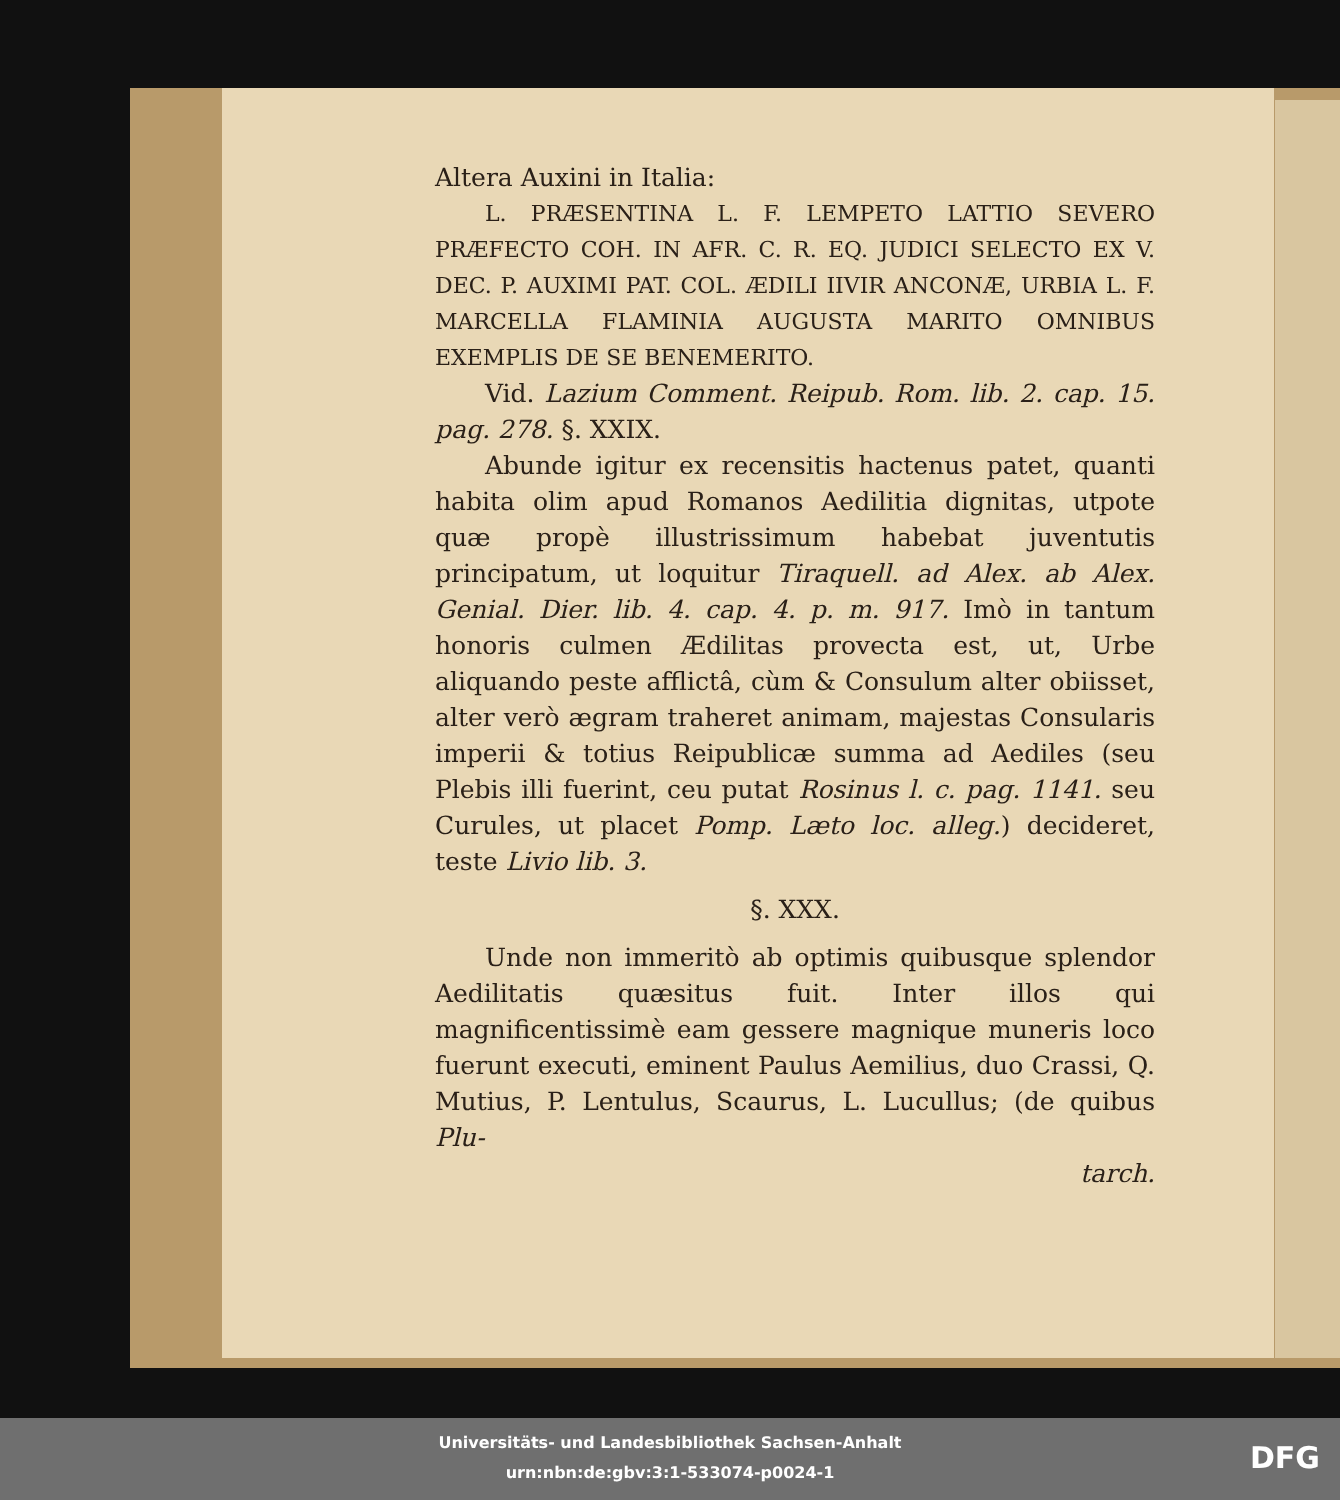Altera Auxini in Italia:
L. PRÆSENTINA L. F. LEMPETO LATTIO SEVERO PRÆFECTO COH. IN AFR. C. R. EQ. JUDICI SELECTO EX V. DEC. P. AUXIMI PAT. COL. ÆDILI IIVIR ANCONÆ, URBIA L. F. MARCELLA FLAMINIA AUGUSTA MARITO OMNIBUS EXEMPLIS DE SE BENEMERITO.
Vid. Lazium Comment. Reipub. Rom. lib. 2. cap. 15. pag. 278. §. XXIX.
Abunde igitur ex recensitis hactenus patet, quanti habita olim apud Romanos Aedilitia dignitas, utpote quæ propè illustrissimum habebat juventutis principatum, ut loquitur Tiraquell. ad Alex. ab Alex. Genial. Dier. lib. 4. cap. 4. p. m. 917. Imò in tantum honoris culmen Ædilitas provecta est, ut, Urbe aliquando peste afflictâ, cùm & Consulum alter obiisset, alter verò ægram traheret animam, majestas Consularis imperii & totius Reipublicæ summa ad Aediles (seu Plebis illi fuerint, ceu putat Rosinus l. c. pag. 1141. seu Curules, ut placet Pomp. Læto loc. alleg.) decideret, teste Livio lib. 3.
§. XXX.
Unde non immeritò ab optimis quibusque splendor Aedilitatis quæsitus fuit. Inter illos qui magnificentissimè eam gessere magnique muneris loco fuerunt executi, eminent Paulus Aemilius, duo Crassi, Q. Mutius, P. Lentulus, Scaurus, L. Lucullus; (de quibus Plu-
tarch.
Universitäts- und Landesbibliothek Sachsen-Anhalt
urn:nbn:de:gbv:3:1-533074-p0024-1
DFG